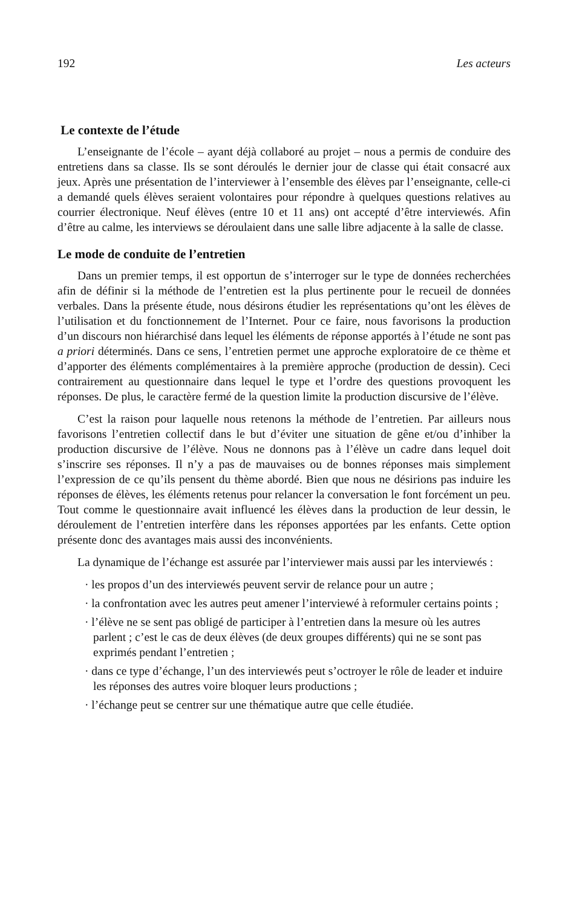192 Les acteurs
Le contexte de l’étude
L’enseignante de l’école – ayant déjà collaboré au projet – nous a permis de conduire des entretiens dans sa classe. Ils se sont déroulés le dernier jour de classe qui était consacré aux jeux. Après une présentation de l’interviewer à l’ensemble des élèves par l’enseignante, celle-ci a demandé quels élèves seraient volontaires pour répondre à quelques questions relatives au courrier électronique. Neuf élèves (entre 10 et 11 ans) ont accepté d’être interviewés. Afin d’être au calme, les interviews se déroulaient dans une salle libre adjacente à la salle de classe.
Le mode de conduite de l’entretien
Dans un premier temps, il est opportun de s’interroger sur le type de données recherchées afin de définir si la méthode de l’entretien est la plus pertinente pour le recueil de données verbales. Dans la présente étude, nous désirons étudier les représentations qu’ont les élèves de l’utilisation et du fonctionnement de l’Internet. Pour ce faire, nous favorisons la production d’un discours non hiérarchisé dans lequel les éléments de réponse apportés à l’étude ne sont pas a priori déterminés. Dans ce sens, l’entretien permet une approche exploratoire de ce thème et d’apporter des éléments complémentaires à la première approche (production de dessin). Ceci contrairement au questionnaire dans lequel le type et l’ordre des questions provoquent les réponses. De plus, le caractère fermé de la question limite la production discursive de l’élève.
C’est la raison pour laquelle nous retenons la méthode de l’entretien. Par ailleurs nous favorisons l’entretien collectif dans le but d’éviter une situation de gêne et/ou d’inhiber la production discursive de l’élève. Nous ne donnons pas à l’élève un cadre dans lequel doit s’inscrire ses réponses. Il n’y a pas de mauvaises ou de bonnes réponses mais simplement l’expression de ce qu’ils pensent du thème abordé. Bien que nous ne désirions pas induire les réponses de élèves, les éléments retenus pour relancer la conversation le font forcément un peu. Tout comme le questionnaire avait influencé les élèves dans la production de leur dessin, le déroulement de l’entretien interfère dans les réponses apportées par les enfants. Cette option présente donc des avantages mais aussi des inconvénients.
La dynamique de l’échange est assurée par l’interviewer mais aussi par les interviewés :
· les propos d’un des interviewés peuvent servir de relance pour un autre ;
· la confrontation avec les autres peut amener l’interviewé à reformuler certains points ;
· l’élève ne se sent pas obligé de participer à l’entretien dans la mesure où les autres parlent ; c’est le cas de deux élèves (de deux groupes différents) qui ne se sont pas exprimés pendant l’entretien ;
· dans ce type d’échange, l’un des interviewés peut s’octroyer le rôle de leader et induire les réponses des autres voire bloquer leurs productions ;
· l’échange peut se centrer sur une thématique autre que celle étudiée.